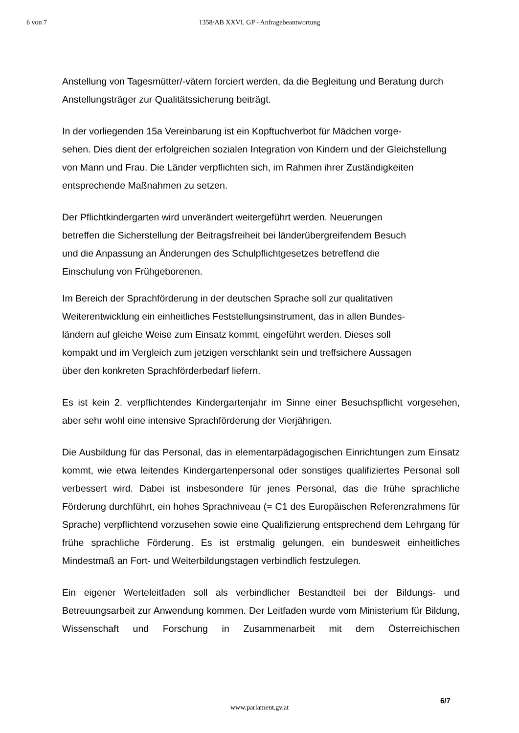6 von 7
1358/AB XXVI. GP - Anfragebeantwortung
Anstellung von Tagesmütter/-vätern forciert werden, da die Begleitung und Beratung durch Anstellungsträger zur Qualitätssicherung beiträgt.
In der vorliegenden 15a Vereinbarung ist ein Kopftuchverbot für Mädchen vorge-
sehen. Dies dient der erfolgreichen sozialen Integration von Kindern und der Gleichstellung von Mann und Frau. Die Länder verpflichten sich, im Rahmen ihrer Zuständigkeiten entsprechende Maßnahmen zu setzen.
Der Pflichtkindergarten wird unverändert weitergeführt werden. Neuerungen
betreffen die Sicherstellung der Beitragsfreiheit bei länderübergreifendem Besuch
und die Anpassung an Änderungen des Schulpflichtgesetzes betreffend die
Einschulung von Frühgeborenen.
Im Bereich der Sprachförderung in der deutschen Sprache soll zur qualitativen
Weiterentwicklung ein einheitliches Feststellungsinstrument, das in allen Bundes-
ländern auf gleiche Weise zum Einsatz kommt, eingeführt werden. Dieses soll
kompakt und im Vergleich zum jetzigen verschlankt sein und treffsichere Aussagen
über den konkreten Sprachförderbedarf liefern.
Es ist kein 2. verpflichtendes Kindergartenjahr im Sinne einer Besuchspflicht vorgesehen, aber sehr wohl eine intensive Sprachförderung der Vierjährigen.
Die Ausbildung für das Personal, das in elementarpädagogischen Einrichtungen zum Einsatz kommt, wie etwa leitendes Kindergartenpersonal oder sonstiges qualifiziertes Personal soll verbessert wird. Dabei ist insbesondere für jenes Personal, das die frühe sprachliche Förderung durchführt, ein hohes Sprachniveau (= C1 des Europäischen Referenzrahmens für Sprache) verpflichtend vorzusehen sowie eine Qualifizierung entsprechend dem Lehrgang für frühe sprachliche Förderung. Es ist erstmalig gelungen, ein bundesweit einheitliches Mindestmaß an Fort- und Weiterbildungstagen verbindlich festzulegen.
Ein eigener Werteleitfaden soll als verbindlicher Bestandteil bei der Bildungs- und Betreuungsarbeit zur Anwendung kommen. Der Leitfaden wurde vom Ministerium für Bildung, Wissenschaft und Forschung in Zusammenarbeit mit dem Österreichischen
6/7
www.parlament.gv.at